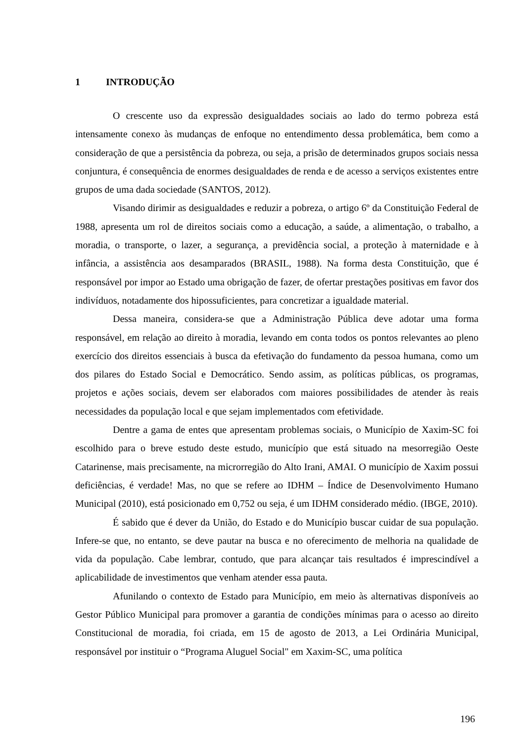1 INTRODUÇÃO
O crescente uso da expressão desigualdades sociais ao lado do termo pobreza está intensamente conexo às mudanças de enfoque no entendimento dessa problemática, bem como a consideração de que a persistência da pobreza, ou seja, a prisão de determinados grupos sociais nessa conjuntura, é consequência de enormes desigualdades de renda e de acesso a serviços existentes entre grupos de uma dada sociedade (SANTOS, 2012).
Visando dirimir as desigualdades e reduzir a pobreza, o artigo 6º da Constituição Federal de 1988, apresenta um rol de direitos sociais como a educação, a saúde, a alimentação, o trabalho, a moradia, o transporte, o lazer, a segurança, a previdência social, a proteção à maternidade e à infância, a assistência aos desamparados (BRASIL, 1988). Na forma desta Constituição, que é responsável por impor ao Estado uma obrigação de fazer, de ofertar prestações positivas em favor dos indivíduos, notadamente dos hipossuficientes, para concretizar a igualdade material.
Dessa maneira, considera-se que a Administração Pública deve adotar uma forma responsável, em relação ao direito à moradia, levando em conta todos os pontos relevantes ao pleno exercício dos direitos essenciais à busca da efetivação do fundamento da pessoa humana, como um dos pilares do Estado Social e Democrático. Sendo assim, as políticas públicas, os programas, projetos e ações sociais, devem ser elaborados com maiores possibilidades de atender às reais necessidades da população local e que sejam implementados com efetividade.
Dentre a gama de entes que apresentam problemas sociais, o Município de Xaxim-SC foi escolhido para o breve estudo deste estudo, município que está situado na mesorregião Oeste Catarinense, mais precisamente, na microrregião do Alto Irani, AMAI. O município de Xaxim possui deficiências, é verdade! Mas, no que se refere ao IDHM – Índice de Desenvolvimento Humano Municipal (2010), está posicionado em 0,752 ou seja, é um IDHM considerado médio. (IBGE, 2010).
É sabido que é dever da União, do Estado e do Município buscar cuidar de sua população. Infere-se que, no entanto, se deve pautar na busca e no oferecimento de melhoria na qualidade de vida da população. Cabe lembrar, contudo, que para alcançar tais resultados é imprescindível a aplicabilidade de investimentos que venham atender essa pauta.
Afunilando o contexto de Estado para Município, em meio às alternativas disponíveis ao Gestor Público Municipal para promover a garantia de condições mínimas para o acesso ao direito Constitucional de moradia, foi criada, em 15 de agosto de 2013, a Lei Ordinária Municipal, responsável por instituir o “Programa Aluguel Social" em Xaxim-SC, uma política
196